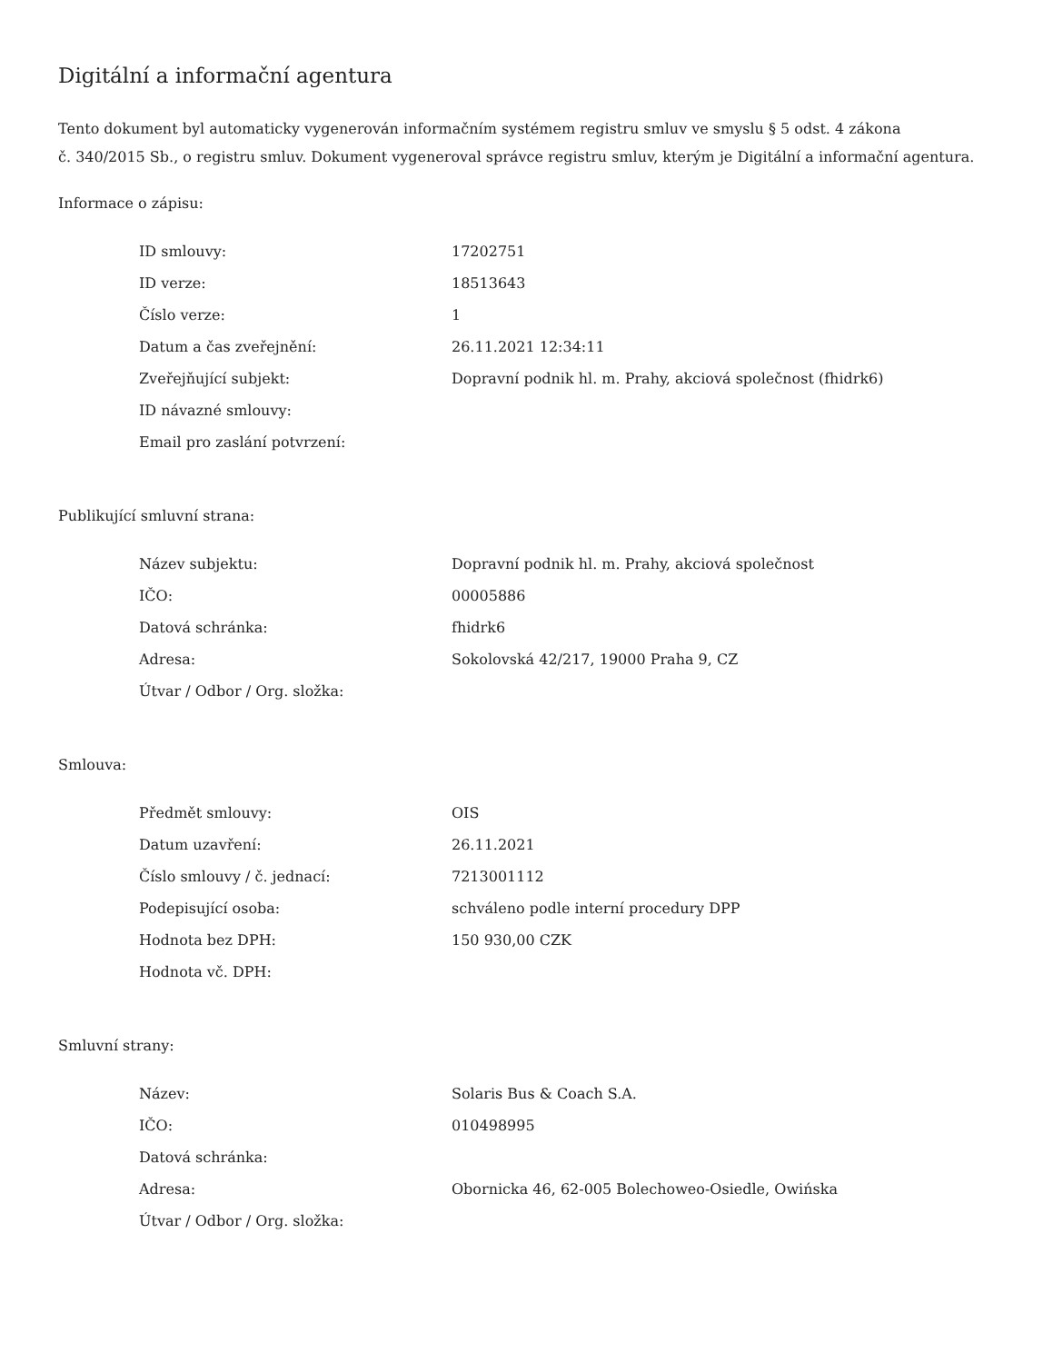Digitální a informační agentura
Tento dokument byl automaticky vygenerován informačním systémem registru smluv ve smyslu § 5 odst. 4 zákona
č. 340/2015 Sb., o registru smluv. Dokument vygeneroval správce registru smluv, kterým je Digitální a informační agentura.
Informace o zápisu:
| ID smlouvy: | 17202751 |
| ID verze: | 18513643 |
| Číslo verze: | 1 |
| Datum a čas zveřejnění: | 26.11.2021 12:34:11 |
| Zveřejňující subjekt: | Dopravní podnik hl. m. Prahy, akciová společnost (fhidrk6) |
| ID návazné smlouvy: | |
| Email pro zaslání potvrzení: | |
Publikující smluvní strana:
| Název subjektu: | Dopravní podnik hl. m. Prahy, akciová společnost |
| IČO: | 00005886 |
| Datová schránka: | fhidrk6 |
| Adresa: | Sokolovská 42/217, 19000 Praha 9, CZ |
| Útvar / Odbor / Org. složka: | |
Smlouva:
| Předmět smlouvy: | OIS |
| Datum uzavření: | 26.11.2021 |
| Číslo smlouvy / č. jednací: | 7213001112 |
| Podepisující osoba: | schváleno podle interní procedury DPP |
| Hodnota bez DPH: | 150 930,00 CZK |
| Hodnota vč. DPH: | |
Smluvní strany:
| Název: | Solaris Bus & Coach S.A. |
| IČO: | 010498995 |
| Datová schránka: | |
| Adresa: | Obornicka 46, 62-005 Bolechoweo-Osiedle, Owińska |
| Útvar / Odbor / Org. složka: | |